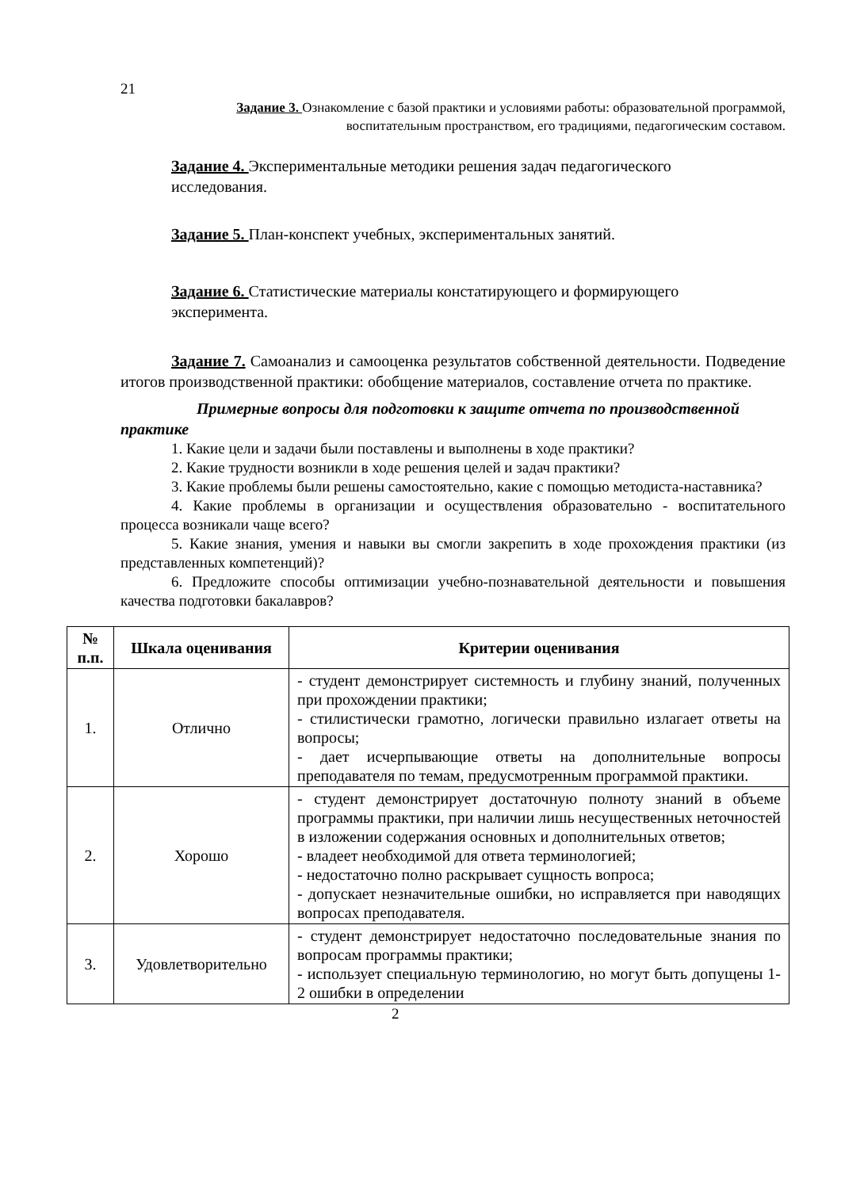21
Задание 3. Ознакомление с базой практики и условиями работы: образовательной программой,
воспитательным пространством, его традициями, педагогическим составом.
Задание 4. Экспериментальные методики решения задач педагогического
исследования.
Задание 5. План-конспект учебных, экспериментальных занятий.
Задание 6. Статистические материалы констатирующего и формирующего
эксперимента.
Задание 7. Самоанализ и самооценка результатов собственной деятельности. Подведение итогов производственной практики: обобщение материалов, составление отчета по практике.
Примерные вопросы для подготовки к защите отчета по производственной практике
1. Какие цели и задачи были поставлены и выполнены в ходе практики?
2. Какие трудности возникли в ходе решения целей и задач практики?
3. Какие проблемы были решены самостоятельно, какие с помощью методиста-наставника?
4. Какие проблемы в организации и осуществления образовательно - воспитательного процесса возникали чаще всего?
5. Какие знания, умения и навыки вы смогли закрепить в ходе прохождения практики (из представленных компетенций)?
6. Предложите способы оптимизации учебно-познавательной деятельности и повышения качества подготовки бакалавров?
| № п.п. | Шкала оценивания | Критерии оценивания |
| --- | --- | --- |
| 1. | Отлично | - студент демонстрирует системность и глубину знаний, полученных при прохождении практики; - стилистически грамотно, логически правильно излагает ответы на вопросы; - дает исчерпывающие ответы на дополнительные вопросы преподавателя по темам, предусмотренным программой практики. |
| 2. | Хорошо | - студент демонстрирует достаточную полноту знаний в объеме программы практики, при наличии лишь несущественных неточностей в изложении содержания основных и дополнительных ответов; - владеет необходимой для ответа терминологией; - недостаточно полно раскрывает сущность вопроса; - допускает незначительные ошибки, но исправляется при наводящих вопросах преподавателя. |
| 3. | Удовлетворительно | - студент демонстрирует недостаточно последовательные знания по вопросам программы практики; - использует специальную терминологию, но могут быть допущены 1-2 ошибки в определении |
2